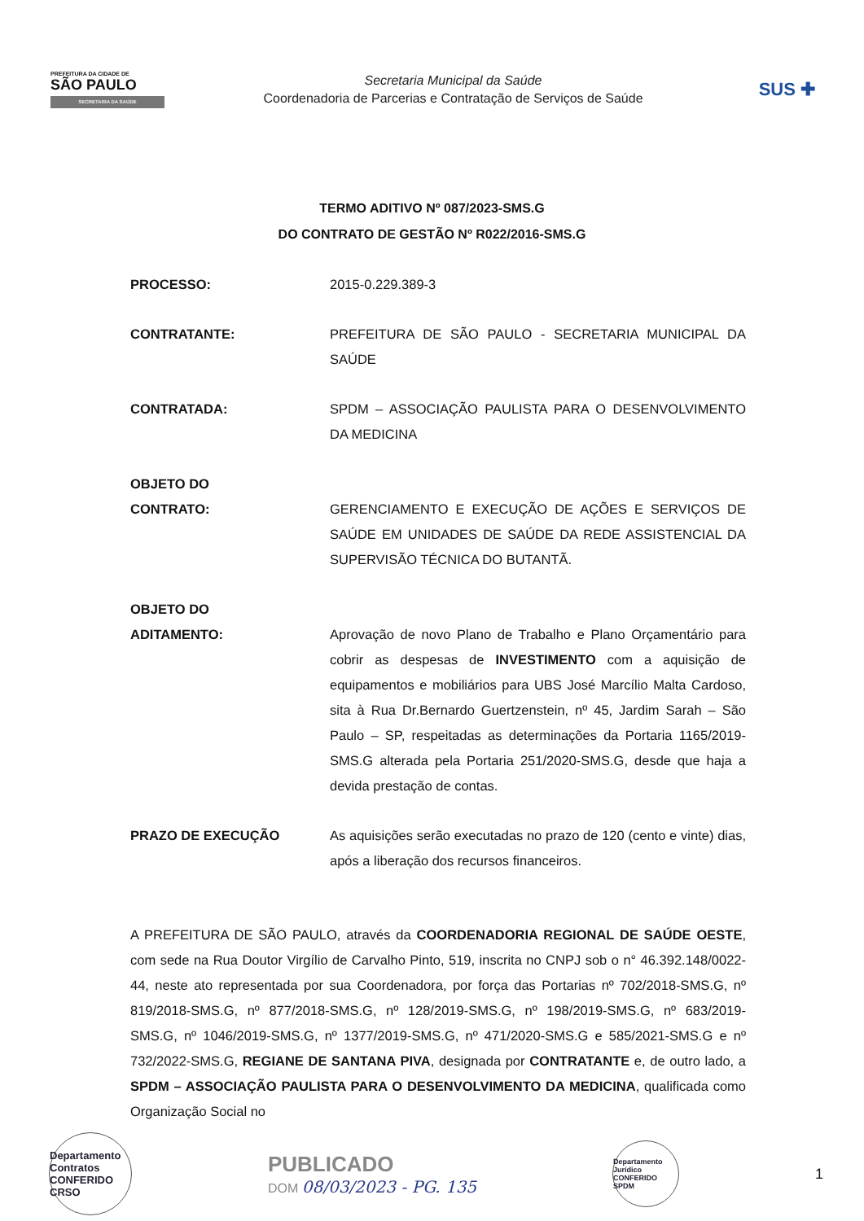PREFEITURA DA CIDADE DE
SÃO PAULO
SECRETARIA DA SAÚDE
Secretaria Municipal da Saúde
Coordenadoria de Parcerias e Contratação de Serviços de Saúde
SUS ✚
TERMO ADITIVO Nº 087/2023-SMS.G
DO CONTRATO DE GESTÃO Nº R022/2016-SMS.G
PROCESSO: 2015-0.229.389-3
CONTRATANTE: PREFEITURA DE SÃO PAULO - SECRETARIA MUNICIPAL DA SAÚDE
CONTRATADA: SPDM – ASSOCIAÇÃO PAULISTA PARA O DESENVOLVIMENTO DA MEDICINA
OBJETO DO
CONTRATO:
GERENCIAMENTO E EXECUÇÃO DE AÇÕES E SERVIÇOS DE SAÚDE EM UNIDADES DE SAÚDE DA REDE ASSISTENCIAL DA SUPERVISÃO TÉCNICA DO BUTANTÃ.
OBJETO DO
ADITAMENTO:
Aprovação de novo Plano de Trabalho e Plano Orçamentário para cobrir as despesas de INVESTIMENTO com a aquisição de equipamentos e mobiliários para UBS José Marcílio Malta Cardoso, sita à Rua Dr.Bernardo Guertzenstein, nº 45, Jardim Sarah – São Paulo – SP, respeitadas as determinações da Portaria 1165/2019-SMS.G alterada pela Portaria 251/2020-SMS.G, desde que haja a devida prestação de contas.
PRAZO DE EXECUÇÃO As aquisições serão executadas no prazo de 120 (cento e vinte) dias, após a liberação dos recursos financeiros.
A PREFEITURA DE SÃO PAULO, através da COORDENADORIA REGIONAL DE SAÚDE OESTE, com sede na Rua Doutor Virgílio de Carvalho Pinto, 519, inscrita no CNPJ sob o n° 46.392.148/0022-44, neste ato representada por sua Coordenadora, por força das Portarias nº 702/2018-SMS.G, nº 819/2018-SMS.G, nº 877/2018-SMS.G, nº 128/2019-SMS.G, nº 198/2019-SMS.G, nº 683/2019-SMS.G, nº 1046/2019-SMS.G, nº 1377/2019-SMS.G, nº 471/2020-SMS.G e 585/2021-SMS.G e nº 732/2022-SMS.G, REGIANE DE SANTANA PIVA, designada por CONTRATANTE e, de outro lado, a SPDM – ASSOCIAÇÃO PAULISTA PARA O DESENVOLVIMENTO DA MEDICINA, qualificada como Organização Social no
Departamento Contratos CONFERIDO CRSO
PUBLICADO
DOM 08/03/2023 - PG. 135
Departamento Jurídico CONFERIDO SPDM
1